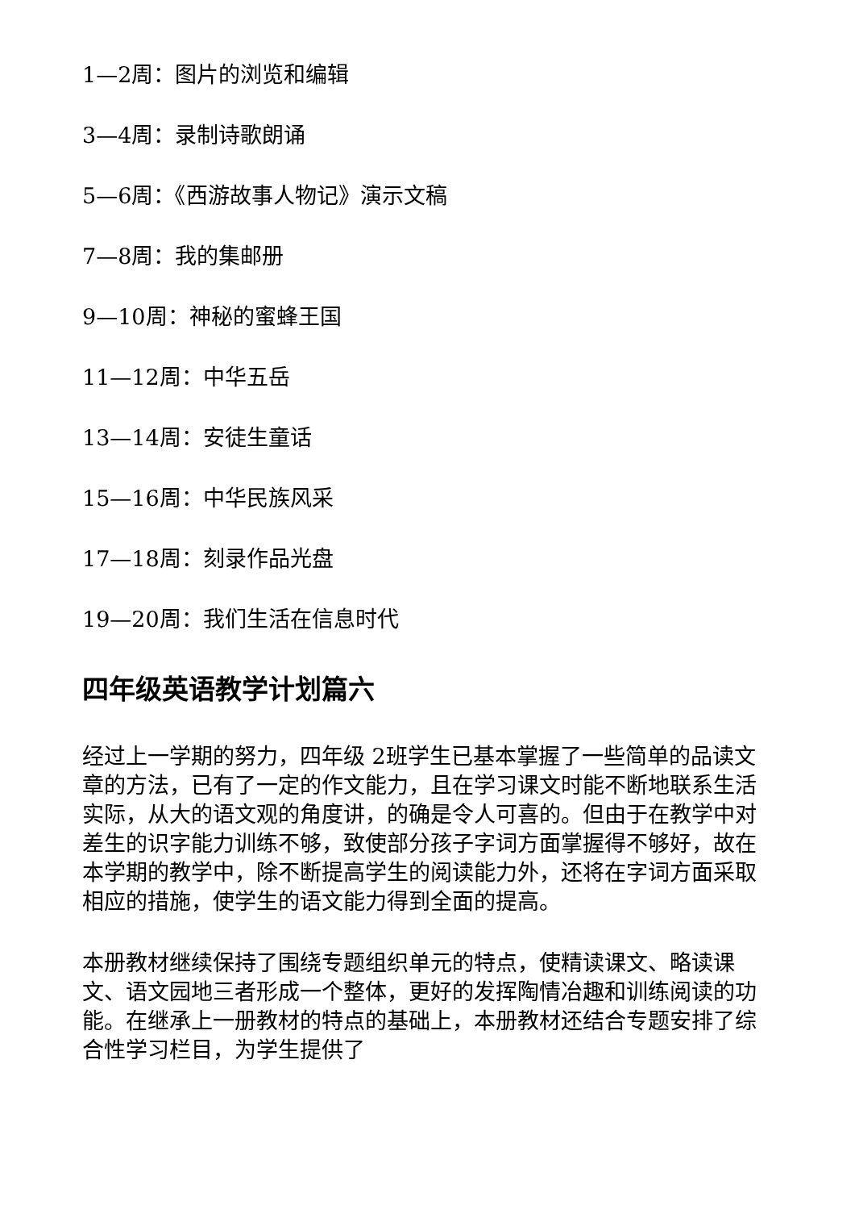1—2周：图片的浏览和编辑
3—4周：录制诗歌朗诵
5—6周：《西游故事人物记》演示文稿
7—8周：我的集邮册
9—10周：神秘的蜜蜂王国
11—12周：中华五岳
13—14周：安徒生童话
15—16周：中华民族风采
17—18周：刻录作品光盘
19—20周：我们生活在信息时代
四年级英语教学计划篇六
经过上一学期的努力，四年级 2班学生已基本掌握了一些简单的品读文章的方法，已有了一定的作文能力，且在学习课文时能不断地联系生活实际，从大的语文观的角度讲，的确是令人可喜的。但由于在教学中对差生的识字能力训练不够，致使部分孩子字词方面掌握得不够好，故在本学期的教学中，除不断提高学生的阅读能力外，还将在字词方面采取相应的措施，使学生的语文能力得到全面的提高。
本册教材继续保持了围绕专题组织单元的特点，使精读课文、略读课文、语文园地三者形成一个整体，更好的发挥陶情冶趣和训练阅读的功能。在继承上一册教材的特点的基础上，本册教材还结合专题安排了综合性学习栏目，为学生提供了